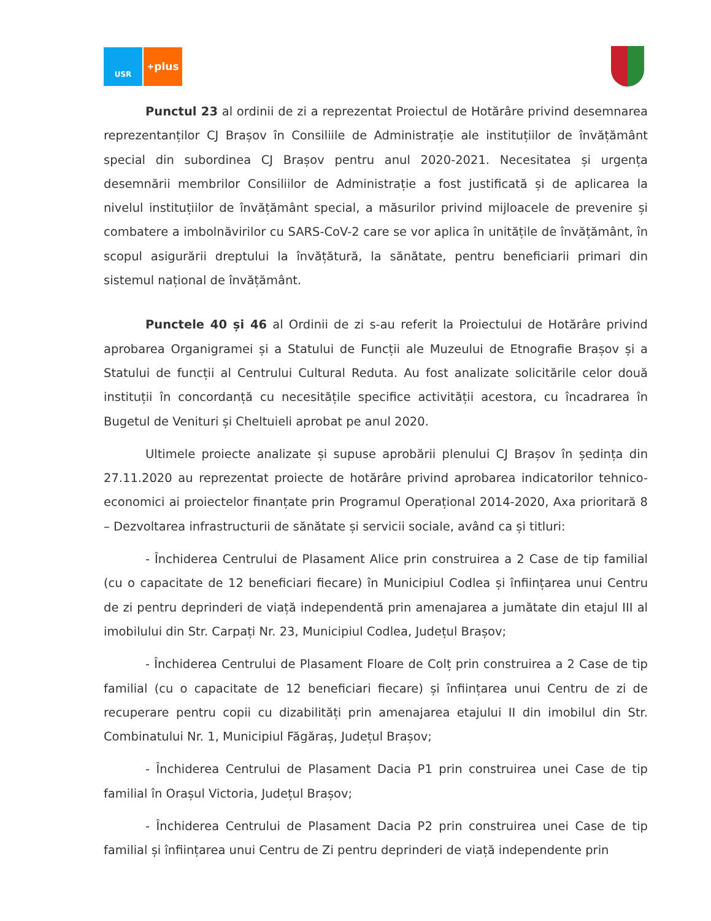USR
<sup>+</sup>plus
Punctul 23 al ordinii de zi a reprezentat Proiectul de Hotărâre privind desemnarea reprezentanților CJ Brașov în Consiliile de Administrație ale instituțiilor de învățământ special din subordinea CJ Brașov pentru anul 2020-2021. Necesitatea și urgența desemnării membrilor Consiliilor de Administrație a fost justificată și de aplicarea la nivelul instituțiilor de învățământ special, a măsurilor privind mijloacele de prevenire și combatere a imbolnăvirilor cu SARS-CoV-2 care se vor aplica în unitățile de învățământ, în scopul asigurării dreptului la învățătură, la sănătate, pentru beneficiarii primari din sistemul național de învățământ.
Punctele 40 și 46 al Ordinii de zi s-au referit la Proiectului de Hotărâre privind aprobarea Organigramei și a Statului de Funcții ale Muzeului de Etnografie Brașov și a Statului de funcții al Centrului Cultural Reduta. Au fost analizate solicitările celor două instituții în concordanță cu necesitățile specifice activității acestora, cu încadrarea în Bugetul de Venituri și Cheltuieli aprobat pe anul 2020.
Ultimele proiecte analizate și supuse aprobării plenului CJ Brașov în ședința din 27.11.2020 au reprezentat proiecte de hotărâre privind aprobarea indicatorilor tehnico-economici ai proiectelor finanțate prin Programul Operațional 2014-2020, Axa prioritară 8 – Dezvoltarea infrastructurii de sănătate și servicii sociale, având ca și titluri:
- Închiderea Centrului de Plasament Alice prin construirea a 2 Case de tip familial (cu o capacitate de 12 beneficiari fiecare) în Municipiul Codlea și înființarea unui Centru de zi pentru deprinderi de viață independentă prin amenajarea a jumătate din etajul III al imobilului din Str. Carpați Nr. 23, Municipiul Codlea, Județul Brașov;
- Închiderea Centrului de Plasament Floare de Colț prin construirea a 2 Case de tip familial (cu o capacitate de 12 beneficiari fiecare) și înființarea unui Centru de zi de recuperare pentru copii cu dizabilități prin amenajarea etajului II din imobilul din Str. Combinatului Nr. 1, Municipiul Făgăraș, Județul Brașov;
- Închiderea Centrului de Plasament Dacia P1 prin construirea unei Case de tip familial în Orașul Victoria, Județul Brașov;
- Închiderea Centrului de Plasament Dacia P2 prin construirea unei Case de tip familial și înființarea unui Centru de Zi pentru deprinderi de viață independente prin